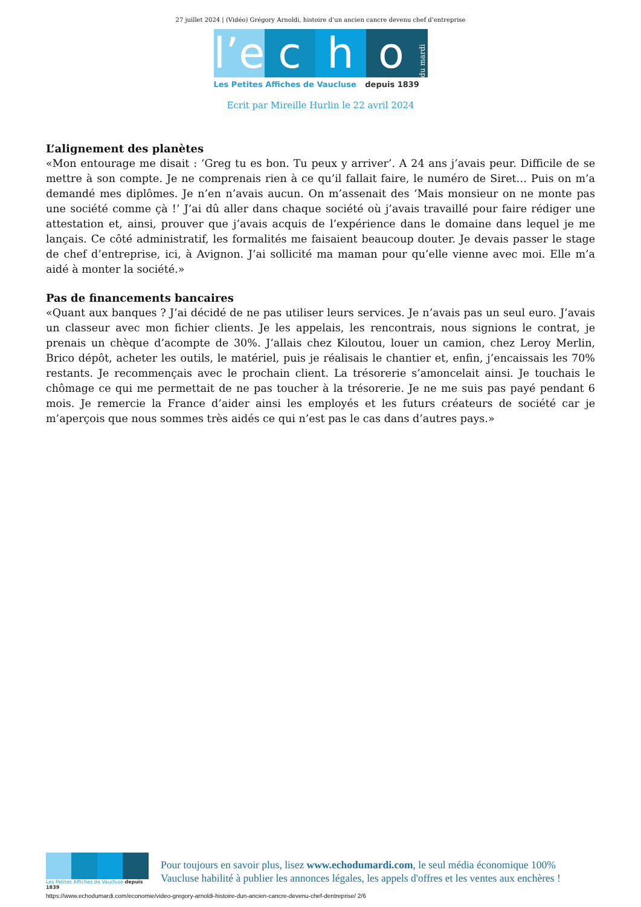27 juillet 2024 | (Vidéo) Grégory Arnoldi, histoire d’un ancien cancre devenu chef d’entreprise
l’e
c
h
o
du mardi
Les Petites Affiches de Vaucluse depuis 1839
Ecrit par Mireille Hurlin le 22 avril 2024
L’alignement des planètes
«Mon entourage me disait : ‘Greg tu es bon. Tu peux y arriver’. A 24 ans j’avais peur. Difficile de se mettre à son compte. Je ne comprenais rien à ce qu’il fallait faire, le numéro de Siret… Puis on m’a demandé mes diplômes. Je n’en n’avais aucun. On m’assenait des ‘Mais monsieur on ne monte pas une société comme çà !’ J’ai dû aller dans chaque société où j’avais travaillé pour faire rédiger une attestation et, ainsi, prouver que j’avais acquis de l’expérience dans le domaine dans lequel je me lançais. Ce côté administratif, les formalités me faisaient beaucoup douter. Je devais passer le stage de chef d’entreprise, ici, à Avignon. J’ai sollicité ma maman pour qu’elle vienne avec moi. Elle m’a aidé à monter la société.»
Pas de financements bancaires
«Quant aux banques ? J’ai décidé de ne pas utiliser leurs services. Je n’avais pas un seul euro. J’avais un classeur avec mon fichier clients. Je les appelais, les rencontrais, nous signions le contrat, je prenais un chèque d’acompte de 30%. J’allais chez Kiloutou, louer un camion, chez Leroy Merlin, Brico dépôt, acheter les outils, le matériel, puis je réalisais le chantier et, enfin, j’encaissais les 70% restants. Je recommençais avec le prochain client. La trésorerie s’amoncelait ainsi. Je touchais le chômage ce qui me permettait de ne pas toucher à la trésorerie. Je ne me suis pas payé pendant 6 mois. Je remercie la France d’aider ainsi les employés et les futurs créateurs de société car je m’aperçois que nous sommes très aidés ce qui n’est pas le cas dans d’autres pays.»
Les Petites Affiches de Vaucluse depuis 1839
Pour toujours en savoir plus, lisez www.echodumardi.com, le seul média économique 100% Vaucluse habilité à publier les annonces légales, les appels d'offres et les ventes aux enchères !
https://www.echodumardi.com/economie/video-gregory-arnoldi-histoire-dun-ancien-cancre-devenu-chef-dentreprise/ 2/6